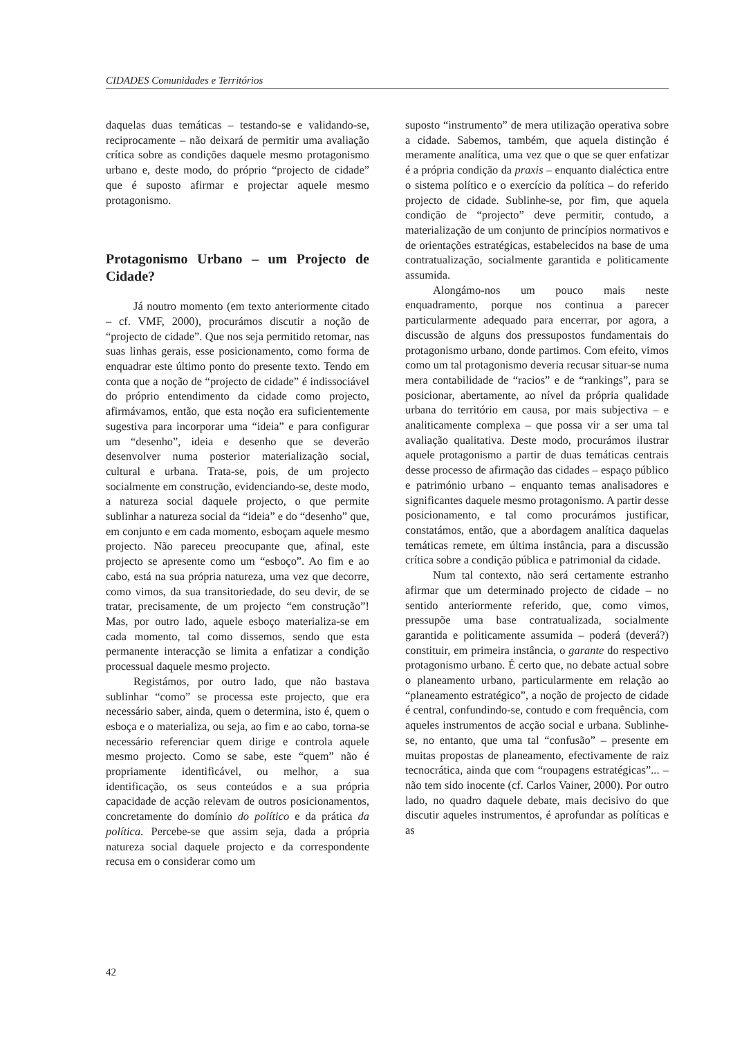CIDADES Comunidades e Territórios
daquelas duas temáticas – testando-se e validando-se, reciprocamente – não deixará de permitir uma avaliação crítica sobre as condições daquele mesmo protagonismo urbano e, deste modo, do próprio “projecto de cidade” que é suposto afirmar e projectar aquele mesmo protagonismo.
Protagonismo Urbano – um Projecto de Cidade?
Já noutro momento (em texto anteriormente citado – cf. VMF, 2000), procurámos discutir a noção de “projecto de cidade”. Que nos seja permitido retomar, nas suas linhas gerais, esse posicionamento, como forma de enquadrar este último ponto do presente texto. Tendo em conta que a noção de “projecto de cidade” é indissociável do próprio entendimento da cidade como projecto, afirmávamos, então, que esta noção era suficientemente sugestiva para incorporar uma “ideia” e para configurar um “desenho”, ideia e desenho que se deverão desenvolver numa posterior materialização social, cultural e urbana. Trata-se, pois, de um projecto socialmente em construção, evidenciando-se, deste modo, a natureza social daquele projecto, o que permite sublinhar a natureza social da “ideia” e do “desenho” que, em conjunto e em cada momento, esboçam aquele mesmo projecto. Não pareceu preocupante que, afinal, este projecto se apresente como um “esboço”. Ao fim e ao cabo, está na sua própria natureza, uma vez que decorre, como vimos, da sua transitoriedade, do seu devir, de se tratar, precisamente, de um projecto “em construção”! Mas, por outro lado, aquele esboço materializa-se em cada momento, tal como dissemos, sendo que esta permanente interacção se limita a enfatizar a condição processual daquele mesmo projecto.
Registámos, por outro lado, que não bastava sublinhar “como” se processa este projecto, que era necessário saber, ainda, quem o determina, isto é, quem o esboça e o materializa, ou seja, ao fim e ao cabo, torna-se necessário referenciar quem dirige e controla aquele mesmo projecto. Como se sabe, este “quem” não é propriamente identificável, ou melhor, a sua identificação, os seus conteúdos e a sua própria capacidade de acção relevam de outros posicionamentos, concretamente do domínio do político e da prática da política. Percebe-se que assim seja, dada a própria natureza social daquele projecto e da correspondente recusa em o considerar como um
suposto “instrumento” de mera utilização operativa sobre a cidade. Sabemos, também, que aquela distinção é meramente analítica, uma vez que o que se quer enfatizar é a própria condição da praxis – enquanto dialéctica entre o sistema político e o exercício da política – do referido projecto de cidade. Sublinhe-se, por fim, que aquela condição de “projecto” deve permitir, contudo, a materialização de um conjunto de princípios normativos e de orientações estratégicas, estabelecidos na base de uma contratualização, socialmente garantida e politicamente assumida.
Alongámo-nos um pouco mais neste enquadramento, porque nos continua a parecer particularmente adequado para encerrar, por agora, a discussão de alguns dos pressupostos fundamentais do protagonismo urbano, donde partimos. Com efeito, vimos como um tal protagonismo deveria recusar situar-se numa mera contabilidade de “racios” e de “rankings”, para se posicionar, abertamente, ao nível da própria qualidade urbana do território em causa, por mais subjectiva – e analiticamente complexa – que possa vir a ser uma tal avaliação qualitativa. Deste modo, procurámos ilustrar aquele protagonismo a partir de duas temáticas centrais desse processo de afirmação das cidades – espaço público e património urbano – enquanto temas analisadores e significantes daquele mesmo protagonismo. A partir desse posicionamento, e tal como procurámos justificar, constatámos, então, que a abordagem analítica daquelas temáticas remete, em última instância, para a discussão crítica sobre a condição pública e patrimonial da cidade.
Num tal contexto, não será certamente estranho afirmar que um determinado projecto de cidade – no sentido anteriormente referido, que, como vimos, pressupõe uma base contratualizada, socialmente garantida e politicamente assumida – poderá (deverá?) constituir, em primeira instância, o garante do respectivo protagonismo urbano. É certo que, no debate actual sobre o planeamento urbano, particularmente em relação ao “planeamento estratégico”, a noção de projecto de cidade é central, confundindo-se, contudo e com frequência, com aqueles instrumentos de acção social e urbana. Sublinhe-se, no entanto, que uma tal “confusão” – presente em muitas propostas de planeamento, efectivamente de raiz tecnocrática, ainda que com “roupagens estratégicas”... – não tem sido inocente (cf. Carlos Vainer, 2000). Por outro lado, no quadro daquele debate, mais decisivo do que discutir aqueles instrumentos, é aprofundar as políticas e as
42